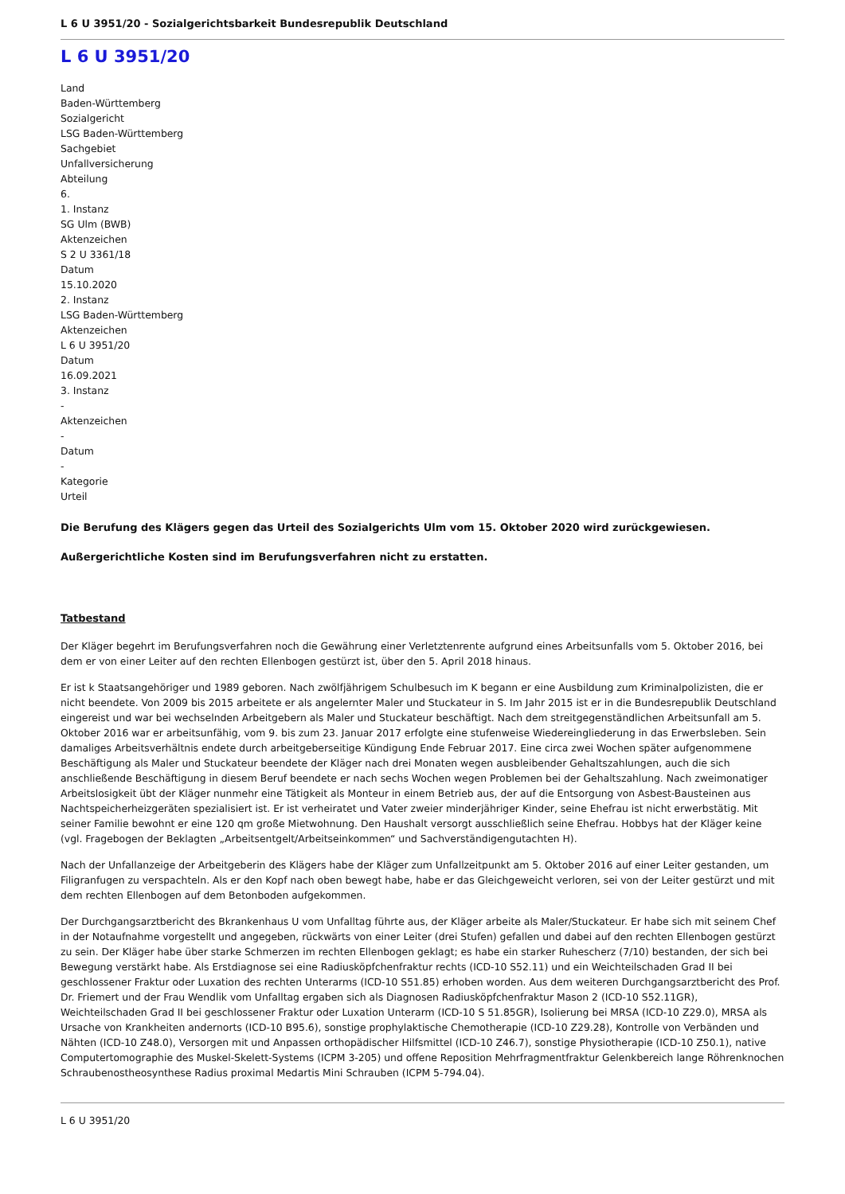L 6 U 3951/20 - Sozialgerichtsbarkeit Bundesrepublik Deutschland
L 6 U 3951/20
Land
Baden-Württemberg
Sozialgericht
LSG Baden-Württemberg
Sachgebiet
Unfallversicherung
Abteilung
6.
1. Instanz
SG Ulm (BWB)
Aktenzeichen
S 2 U 3361/18
Datum
15.10.2020
2. Instanz
LSG Baden-Württemberg
Aktenzeichen
L 6 U 3951/20
Datum
16.09.2021
3. Instanz
-
Aktenzeichen
-
Datum
-
Kategorie
Urteil
Die Berufung des Klägers gegen das Urteil des Sozialgerichts Ulm vom 15. Oktober 2020 wird zurückgewiesen.
Außergerichtliche Kosten sind im Berufungsverfahren nicht zu erstatten.
Tatbestand
Der Kläger begehrt im Berufungsverfahren noch die Gewährung einer Verletztenrente aufgrund eines Arbeitsunfalls vom 5. Oktober 2016, bei dem er von einer Leiter auf den rechten Ellenbogen gestürzt ist, über den 5. April 2018 hinaus.
Er ist k Staatsangehöriger und 1989 geboren. Nach zwölfjährigem Schulbesuch im K begann er eine Ausbildung zum Kriminalpolizisten, die er nicht beendete. Von 2009 bis 2015 arbeitete er als angelernter Maler und Stuckateur in S. Im Jahr 2015 ist er in die Bundesrepublik Deutschland eingereist und war bei wechselnden Arbeitgebern als Maler und Stuckateur beschäftigt. Nach dem streitgegenständlichen Arbeitsunfall am 5. Oktober 2016 war er arbeitsunfähig, vom 9. bis zum 23. Januar 2017 erfolgte eine stufenweise Wiedereingliederung in das Erwerbsleben. Sein damaliges Arbeitsverhältnis endete durch arbeitgeberseitige Kündigung Ende Februar 2017. Eine circa zwei Wochen später aufgenommene Beschäftigung als Maler und Stuckateur beendete der Kläger nach drei Monaten wegen ausbleibender Gehaltszahlungen, auch die sich anschließende Beschäftigung in diesem Beruf beendete er nach sechs Wochen wegen Problemen bei der Gehaltszahlung. Nach zweimonatiger Arbeitslosigkeit übt der Kläger nunmehr eine Tätigkeit als Monteur in einem Betrieb aus, der auf die Entsorgung von Asbest-Bausteinen aus Nachtspeicherheizgeräten spezialisiert ist. Er ist verheiratet und Vater zweier minderjähriger Kinder, seine Ehefrau ist nicht erwerbstätig. Mit seiner Familie bewohnt er eine 120 qm große Mietwohnung. Den Haushalt versorgt ausschließlich seine Ehefrau. Hobbys hat der Kläger keine (vgl. Fragebogen der Beklagten „Arbeitsentgelt/Arbeitseinkommen“ und Sachverständigengutachten H).
Nach der Unfallanzeige der Arbeitgeberin des Klägers habe der Kläger zum Unfallzeitpunkt am 5. Oktober 2016 auf einer Leiter gestanden, um Filigranfugen zu verspachteln. Als er den Kopf nach oben bewegt habe, habe er das Gleichgeweicht verloren, sei von der Leiter gestürzt und mit dem rechten Ellenbogen auf dem Betonboden aufgekommen.
Der Durchgangsarztbericht des Bkrankenhaus U vom Unfalltag führte aus, der Kläger arbeite als Maler/Stuckateur. Er habe sich mit seinem Chef in der Notaufnahme vorgestellt und angegeben, rückwärts von einer Leiter (drei Stufen) gefallen und dabei auf den rechten Ellenbogen gestürzt zu sein. Der Kläger habe über starke Schmerzen im rechten Ellenbogen geklagt; es habe ein starker Ruhescherz (7/10) bestanden, der sich bei Bewegung verstärkt habe. Als Erstdiagnose sei eine Radiusköpfchenfraktur rechts (ICD-10 S52.11) und ein Weichteilschaden Grad II bei geschlossener Fraktur oder Luxation des rechten Unterarms (ICD-10 S51.85) erhoben worden. Aus dem weiteren Durchgangsarztbericht des Prof. Dr. Friemert und der Frau Wendlik vom Unfalltag ergaben sich als Diagnosen Radiusköpfchenfraktur Mason 2 (ICD-10 S52.11GR), Weichteilschaden Grad II bei geschlossener Fraktur oder Luxation Unterarm (ICD-10 S 51.85GR), Isolierung bei MRSA (ICD-10 Z29.0), MRSA als Ursache von Krankheiten andernorts (ICD-10 B95.6), sonstige prophylaktische Chemotherapie (ICD-10 Z29.28), Kontrolle von Verbänden und Nähten (ICD-10 Z48.0), Versorgen mit und Anpassen orthopädischer Hilfsmittel (ICD-10 Z46.7), sonstige Physiotherapie (ICD-10 Z50.1), native Computertomographie des Muskel-Skelett-Systems (ICPM 3-205) und offene Reposition Mehrfragmentfraktur Gelenkbereich lange Röhrenknochen Schraubenostheosynthese Radius proximal Medartis Mini Schrauben (ICPM 5-794.04).
L 6 U 3951/20